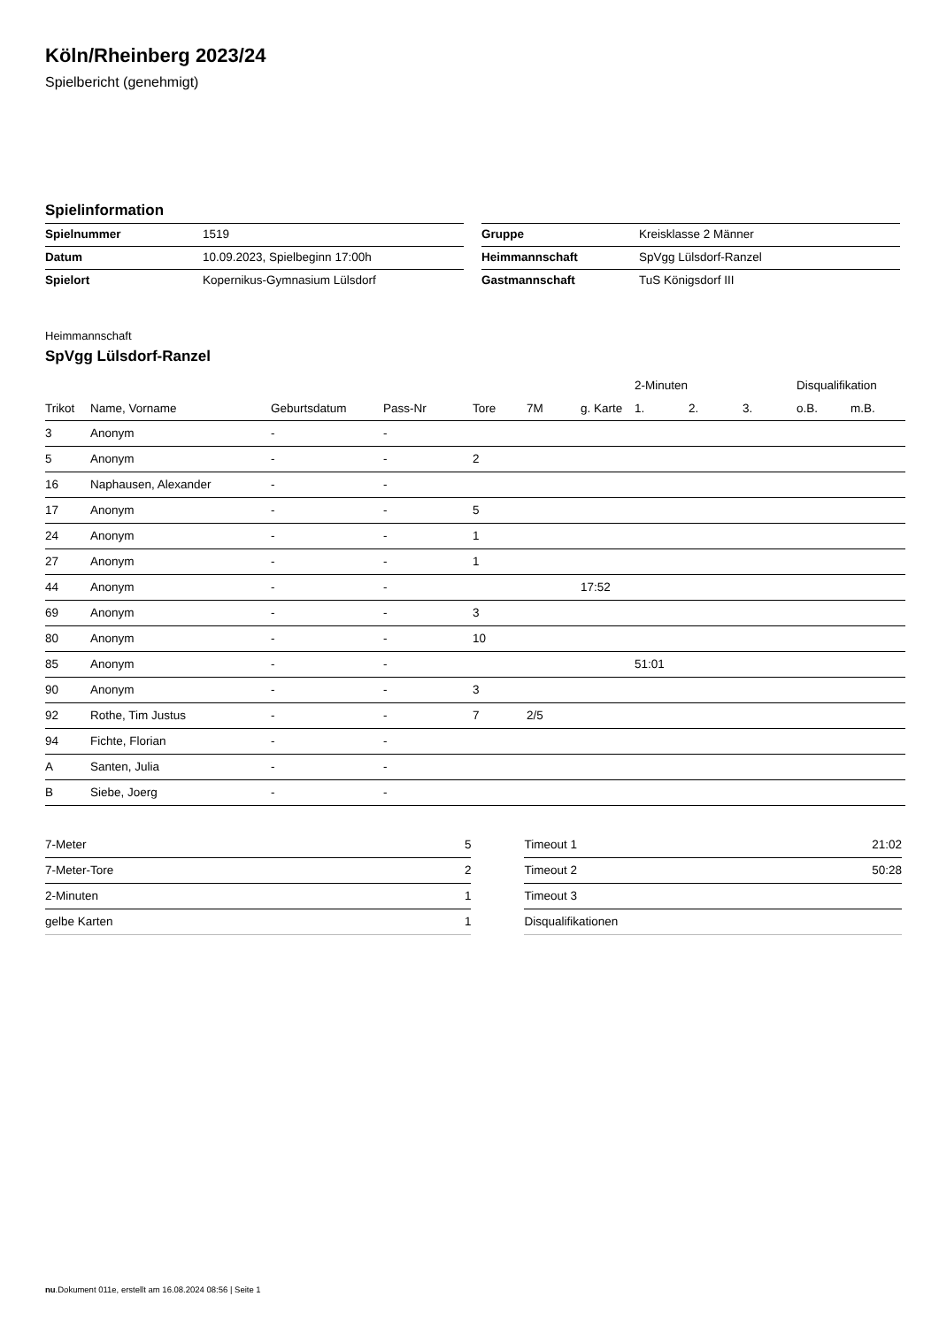Köln/Rheinberg 2023/24
Spielbericht (genehmigt)
Spielinformation
| Spielnummer | 1519 |
| Datum | 10.09.2023, Spielbeginn 17:00h |
| Spielort | Kopernikus-Gymnasium Lülsdorf |
| Gruppe | Kreisklasse 2 Männer |
| Heimmannschaft | SpVgg Lülsdorf-Ranzel |
| Gastmannschaft | TuS Königsdorf III |
Heimmannschaft
SpVgg Lülsdorf-Ranzel
| | | | | | | | 2-Minuten | | | Disqualifikation | |
| --- | --- | --- | --- | --- | --- | --- | --- | --- | --- | --- | --- |
| Trikot | Name, Vorname | Geburtsdatum | Pass-Nr | Tore | 7M | g. Karte | 1. | 2. | 3. | o.B. | m.B. |
| 3 | Anonym | - | - | | | | | | | | |
| 5 | Anonym | - | - | 2 | | | | | | | |
| 16 | Naphausen, Alexander | - | - | | | | | | | | |
| 17 | Anonym | - | - | 5 | | | | | | | |
| 24 | Anonym | - | - | 1 | | | | | | | |
| 27 | Anonym | - | - | 1 | | | | | | | |
| 44 | Anonym | - | - | | | 17:52 | | | | | |
| 69 | Anonym | - | - | 3 | | | | | | | |
| 80 | Anonym | - | - | 10 | | | | | | | |
| 85 | Anonym | - | - | | | | 51:01 | | | | |
| 90 | Anonym | - | - | 3 | | | | | | | |
| 92 | Rothe, Tim Justus | - | - | 7 | 2/5 | | | | | | |
| 94 | Fichte, Florian | - | - | | | | | | | | |
| A | Santen, Julia | - | - | | | | | | | | |
| B | Siebe, Joerg | - | - | | | | | | | | |
| 7-Meter | 5 |
| 7-Meter-Tore | 2 |
| 2-Minuten | 1 |
| gelbe Karten | 1 |
| Timeout 1 | 21:02 |
| Timeout 2 | 50:28 |
| Timeout 3 | |
| Disqualifikationen | |
nu.Dokument 011e, erstellt am 16.08.2024 08:56 | Seite 1